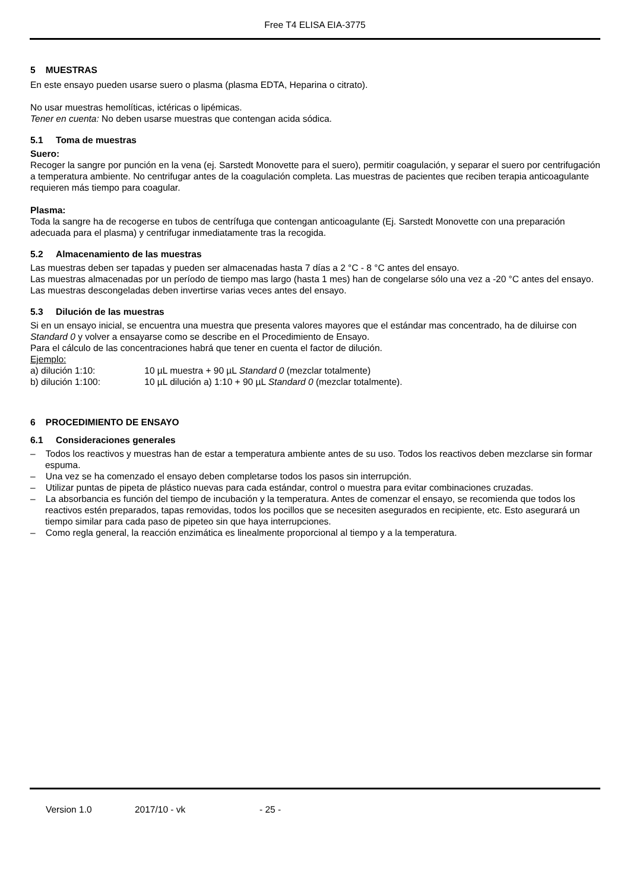Free T4 ELISA EIA-3775
5 MUESTRAS
En este ensayo pueden usarse suero o plasma (plasma EDTA, Heparina o citrato).
No usar muestras hemolíticas, ictéricas o lipémicas.
Tener en cuenta: No deben usarse muestras que contengan acida sódica.
5.1 Toma de muestras
Suero:
Recoger la sangre por punción en la vena (ej. Sarstedt Monovette para el suero), permitir coagulación, y separar el suero por centrifugación a temperatura ambiente. No centrifugar antes de la coagulación completa. Las muestras de pacientes que reciben terapia anticoagulante requieren más tiempo para coagular.
Plasma:
Toda la sangre ha de recogerse en tubos de centrífuga que contengan anticoagulante (Ej. Sarstedt Monovette con una preparación adecuada para el plasma) y centrifugar inmediatamente tras la recogida.
5.2 Almacenamiento de las muestras
Las muestras deben ser tapadas y pueden ser almacenadas hasta 7 días a 2 °C - 8 °C antes del ensayo.
Las muestras almacenadas por un período de tiempo mas largo (hasta 1 mes) han de congelarse sólo una vez a -20 °C antes del ensayo. Las muestras descongeladas deben invertirse varias veces antes del ensayo.
5.3 Dilución de las muestras
Si en un ensayo inicial, se encuentra una muestra que presenta valores mayores que el estándar mas concentrado, ha de diluirse con Standard 0 y volver a ensayarse como se describe en el Procedimiento de Ensayo.
Para el cálculo de las concentraciones habrá que tener en cuenta el factor de dilución.
Ejemplo:
a) dilución 1:10: 10 µL muestra + 90 µL Standard 0 (mezclar totalmente)
b) dilución 1:100: 10 µL dilución a) 1:10 + 90 µL Standard 0 (mezclar totalmente).
6 PROCEDIMIENTO DE ENSAYO
6.1 Consideraciones generales
– Todos los reactivos y muestras han de estar a temperatura ambiente antes de su uso. Todos los reactivos deben mezclarse sin formar espuma.
– Una vez se ha comenzado el ensayo deben completarse todos los pasos sin interrupción.
– Utilizar puntas de pipeta de plástico nuevas para cada estándar, control o muestra para evitar combinaciones cruzadas.
– La absorbancia es función del tiempo de incubación y la temperatura. Antes de comenzar el ensayo, se recomienda que todos los reactivos estén preparados, tapas removidas, todos los pocillos que se necesiten asegurados en recipiente, etc. Esto asegurará un tiempo similar para cada paso de pipeteo sin que haya interrupciones.
– Como regla general, la reacción enzimática es linealmente proporcional al tiempo y a la temperatura.
Version 1.0 2017/10 - vk - 25 -